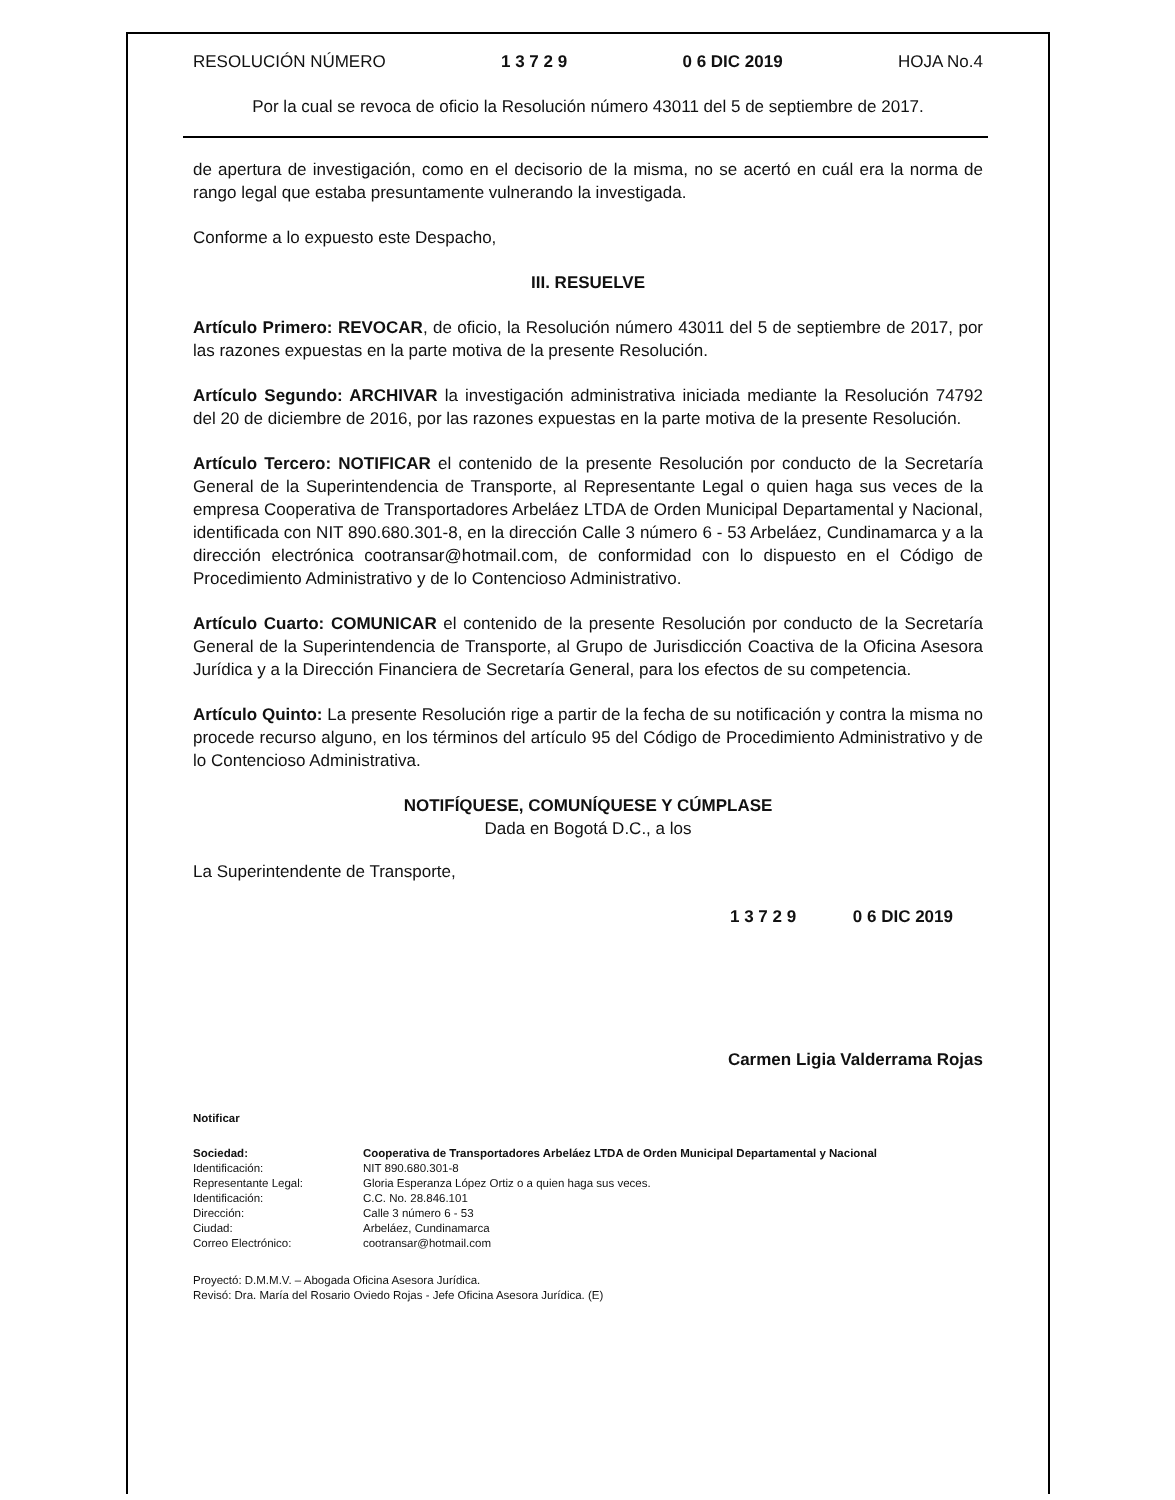RESOLUCIÓN NÚMERO 1 3 7 2 9 0 6 DIC 2019 HOJA No.4
Por la cual se revoca de oficio la Resolución número 43011 del 5 de septiembre de 2017.
de apertura de investigación, como en el decisorio de la misma, no se acertó en cuál era la norma de rango legal que estaba presuntamente vulnerando la investigada.
Conforme a lo expuesto este Despacho,
III. RESUELVE
Artículo Primero: REVOCAR, de oficio, la Resolución número 43011 del 5 de septiembre de 2017, por las razones expuestas en la parte motiva de la presente Resolución.
Artículo Segundo: ARCHIVAR la investigación administrativa iniciada mediante la Resolución 74792 del 20 de diciembre de 2016, por las razones expuestas en la parte motiva de la presente Resolución.
Artículo Tercero: NOTIFICAR el contenido de la presente Resolución por conducto de la Secretaría General de la Superintendencia de Transporte, al Representante Legal o quien haga sus veces de la empresa Cooperativa de Transportadores Arbeláez LTDA de Orden Municipal Departamental y Nacional, identificada con NIT 890.680.301-8, en la dirección Calle 3 número 6 - 53 Arbeláez, Cundinamarca y a la dirección electrónica cootransar@hotmail.com, de conformidad con lo dispuesto en el Código de Procedimiento Administrativo y de lo Contencioso Administrativo.
Artículo Cuarto: COMUNICAR el contenido de la presente Resolución por conducto de la Secretaría General de la Superintendencia de Transporte, al Grupo de Jurisdicción Coactiva de la Oficina Asesora Jurídica y a la Dirección Financiera de Secretaría General, para los efectos de su competencia.
Artículo Quinto: La presente Resolución rige a partir de la fecha de su notificación y contra la misma no procede recurso alguno, en los términos del artículo 95 del Código de Procedimiento Administrativo y de lo Contencioso Administrativa.
NOTIFÍQUESE, COMUNÍQUESE Y CÚMPLASE
Dada en Bogotá D.C., a los
La Superintendente de Transporte,
1 3 7 2 9 0 6 DIC 2019
Carmen Ligia Valderrama Rojas
Notificar
| Sociedad: | Cooperativa de Transportadores Arbeláez LTDA de Orden Municipal Departamental y Nacional |
| Identificación: | NIT 890.680.301-8 |
| Representante Legal: | Gloria Esperanza López Ortiz o a quien haga sus veces. |
| Identificación: | C.C. No. 28.846.101 |
| Dirección: | Calle 3 número 6 - 53 |
| Ciudad: | Arbeláez, Cundinamarca |
| Correo Electrónico: | cootransar@hotmail.com |
Proyectó: D.M.M.V. – Abogada Oficina Asesora Jurídica.
Revisó: Dra. María del Rosario Oviedo Rojas - Jefe Oficina Asesora Jurídica. (E)